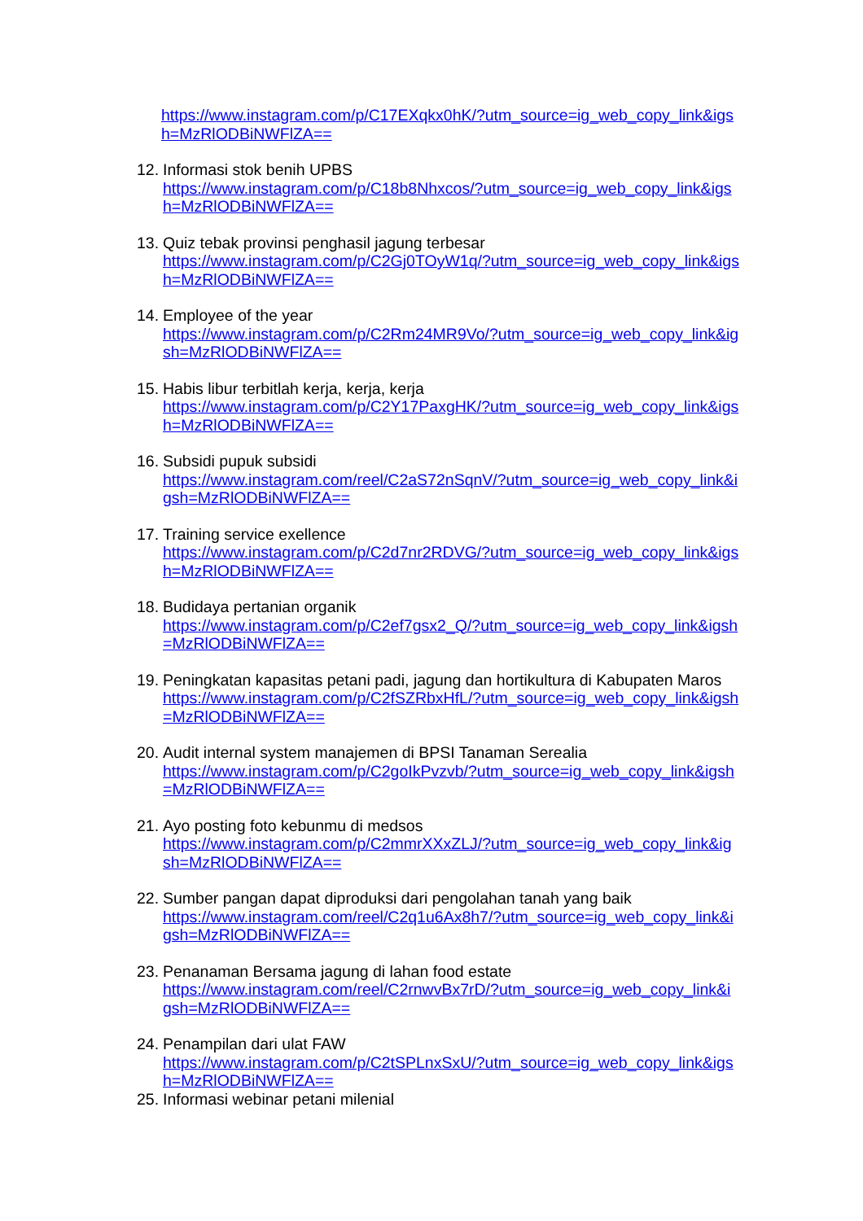https://www.instagram.com/p/C17EXqkx0hK/?utm_source=ig_web_copy_link&igsh=MzRlODBiNWFlZA==
12.
Informasi stok benih UPBS
https://www.instagram.com/p/C18b8Nhxcos/?utm_source=ig_web_copy_link&igsh=MzRlODBiNWFlZA==
13.
Quiz tebak provinsi penghasil jagung terbesar
https://www.instagram.com/p/C2Gj0TOyW1q/?utm_source=ig_web_copy_link&igsh=MzRlODBiNWFlZA==
14.
Employee of the year
https://www.instagram.com/p/C2Rm24MR9Vo/?utm_source=ig_web_copy_link&igsh=MzRlODBiNWFlZA==
15.
Habis libur terbitlah kerja, kerja, kerja
https://www.instagram.com/p/C2Y17PaxgHK/?utm_source=ig_web_copy_link&igsh=MzRlODBiNWFlZA==
16.
Subsidi pupuk subsidi
https://www.instagram.com/reel/C2aS72nSqnV/?utm_source=ig_web_copy_link&igsh=MzRlODBiNWFlZA==
17.
Training service exellence
https://www.instagram.com/p/C2d7nr2RDVG/?utm_source=ig_web_copy_link&igsh=MzRlODBiNWFlZA==
18.
Budidaya pertanian organik
https://www.instagram.com/p/C2ef7gsx2_Q/?utm_source=ig_web_copy_link&igsh=MzRlODBiNWFlZA==
19.
Peningkatan kapasitas petani padi, jagung dan hortikultura di Kabupaten Maros
https://www.instagram.com/p/C2fSZRbxHfL/?utm_source=ig_web_copy_link&igsh=MzRlODBiNWFlZA==
20.
Audit internal system manajemen di BPSI Tanaman Serealia
https://www.instagram.com/p/C2goIkPvzvb/?utm_source=ig_web_copy_link&igsh=MzRlODBiNWFlZA==
21.
Ayo posting foto kebunmu di medsos
https://www.instagram.com/p/C2mmrXXxZLJ/?utm_source=ig_web_copy_link&igsh=MzRlODBiNWFlZA==
22.
Sumber pangan dapat diproduksi dari pengolahan tanah yang baik
https://www.instagram.com/reel/C2q1u6Ax8h7/?utm_source=ig_web_copy_link&igsh=MzRlODBiNWFlZA==
23.
Penanaman Bersama jagung di lahan food estate
https://www.instagram.com/reel/C2rnwvBx7rD/?utm_source=ig_web_copy_link&igsh=MzRlODBiNWFlZA==
24.
Penampilan dari ulat FAW
https://www.instagram.com/p/C2tSPLnxSxU/?utm_source=ig_web_copy_link&igsh=MzRlODBiNWFlZA==
25.
Informasi webinar petani milenial